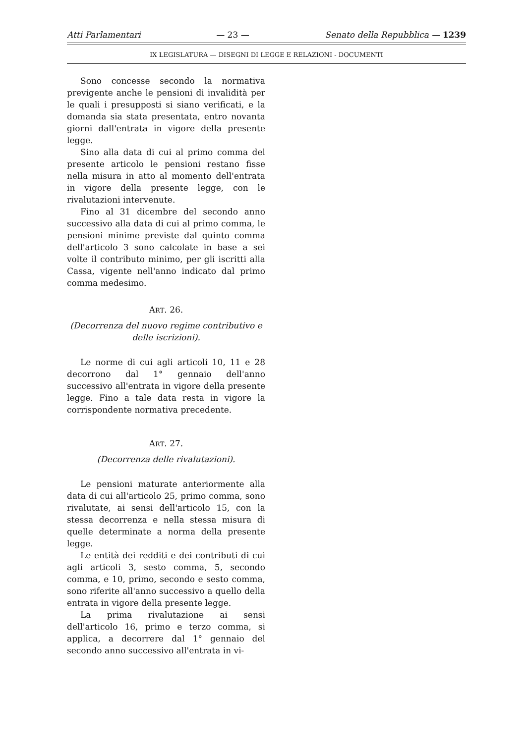Atti Parlamentari — 23 — Senato della Repubblica — 1239
IX LEGISLATURA — DISEGNI DI LEGGE E RELAZIONI - DOCUMENTI
Sono concesse secondo la normativa previgente anche le pensioni di invalidità per le quali i presupposti si siano verificati, e la domanda sia stata presentata, entro novanta giorni dall'entrata in vigore della presente legge.
Sino alla data di cui al primo comma del presente articolo le pensioni restano fisse nella misura in atto al momento dell'entrata in vigore della presente legge, con le rivalutazioni intervenute.
Fino al 31 dicembre del secondo anno successivo alla data di cui al primo comma, le pensioni minime previste dal quinto comma dell'articolo 3 sono calcolate in base a sei volte il contributo minimo, per gli iscritti alla Cassa, vigente nell'anno indicato dal primo comma medesimo.
ART. 26.
(Decorrenza del nuovo regime contributivo e delle iscrizioni).
Le norme di cui agli articoli 10, 11 e 28 decorrono dal 1° gennaio dell'anno successivo all'entrata in vigore della presente legge. Fino a tale data resta in vigore la corrispondente normativa precedente.
ART. 27.
(Decorrenza delle rivalutazioni).
Le pensioni maturate anteriormente alla data di cui all'articolo 25, primo comma, sono rivalutate, ai sensi dell'articolo 15, con la stessa decorrenza e nella stessa misura di quelle determinate a norma della presente legge.
Le entità dei redditi e dei contributi di cui agli articoli 3, sesto comma, 5, secondo comma, e 10, primo, secondo e sesto comma, sono riferite all'anno successivo a quello della entrata in vigore della presente legge.
La prima rivalutazione ai sensi dell'articolo 16, primo e terzo comma, si applica, a decorrere dal 1° gennaio del secondo anno successivo all'entrata in vi-